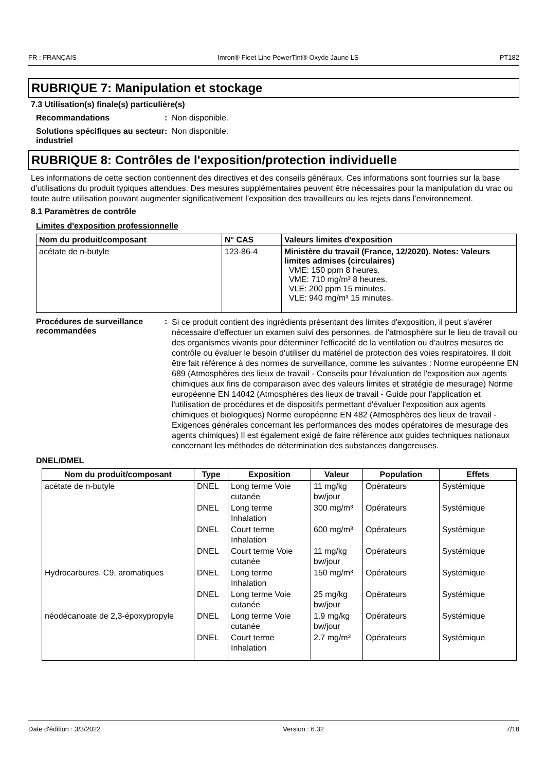FR : FRANÇAIS Imron® Fleet Line PowerTint® Oxyde Jaune LS PT182
RUBRIQUE 7: Manipulation et stockage
7.3 Utilisation(s) finale(s) particulière(s)
Recommandations : Non disponible.
Solutions spécifiques au secteur industriel
: Non disponible.
RUBRIQUE 8: Contrôles de l'exposition/protection individuelle
Les informations de cette section contiennent des directives et des conseils généraux. Ces informations sont fournies sur la base d’utilisations du produit typiques attendues. Des mesures supplémentaires peuvent être nécessaires pour la manipulation du vrac ou toute autre utilisation pouvant augmenter significativement l’exposition des travailleurs ou les rejets dans l’environnement.
8.1 Paramètres de contrôle
Limites d'exposition professionnelle
| Nom du produit/composant | N° CAS | Valeurs limites d'exposition |
| --- | --- | --- |
| acétate de n-butyle | 123-86-4 | Ministère du travail (France, 12/2020). Notes: Valeurs limites admises (circulaires) VME: 150 ppm 8 heures. VME: 710 mg/m³ 8 heures. VLE: 200 ppm 15 minutes. VLE: 940 mg/m³ 15 minutes. |
Procédures de surveillance recommandées
:
Si ce produit contient des ingrédients présentant des limites d'exposition, il peut s'avérer nécessaire d'effectuer un examen suivi des personnes, de l'atmosphère sur le lieu de travail ou des organismes vivants pour déterminer l'efficacité de la ventilation ou d'autres mesures de contrôle ou évaluer le besoin d'utiliser du matériel de protection des voies respiratoires. Il doit être fait référence à des normes de surveillance, comme les suivantes : Norme européenne EN 689 (Atmosphères des lieux de travail - Conseils pour l'évaluation de l'exposition aux agents chimiques aux fins de comparaison avec des valeurs limites et stratégie de mesurage) Norme européenne EN 14042 (Atmosphères des lieux de travail - Guide pour l'application et l'utilisation de procédures et de dispositifs permettant d'évaluer l'exposition aux agents chimiques et biologiques) Norme européenne EN 482 (Atmosphères des lieux de travail - Exigences générales concernant les performances des modes opératoires de mesurage des agents chimiques) Il est également exigé de faire référence aux guides techniques nationaux concernant les méthodes de détermination des substances dangereuses.
DNEL/DMEL
| Nom du produit/composant | Type | Exposition | Valeur | Population | Effets |
| --- | --- | --- | --- | --- | --- |
| acétate de n-butyle | DNEL | Long terme Voie cutanée | 11 mg/kg bw/jour | Opérateurs | Systémique |
| | DNEL | Long terme Inhalation | 300 mg/m³ | Opérateurs | Systémique |
| | DNEL | Court terme Inhalation | 600 mg/m³ | Opérateurs | Systémique |
| | DNEL | Court terme Voie cutanée | 11 mg/kg bw/jour | Opérateurs | Systémique |
| Hydrocarbures, C9, aromatiques | DNEL | Long terme Inhalation | 150 mg/m³ | Opérateurs | Systémique |
| | DNEL | Long terme Voie cutanée | 25 mg/kg bw/jour | Opérateurs | Systémique |
| néodécanoate de 2,3-époxypropyle | DNEL | Long terme Voie cutanée | 1.9 mg/kg bw/jour | Opérateurs | Systémique |
| | DNEL | Court terme Inhalation | 2.7 mg/m³ | Opérateurs | Systémique |
Date d'édition : 3/3/2022 Version : 6.32 7/18